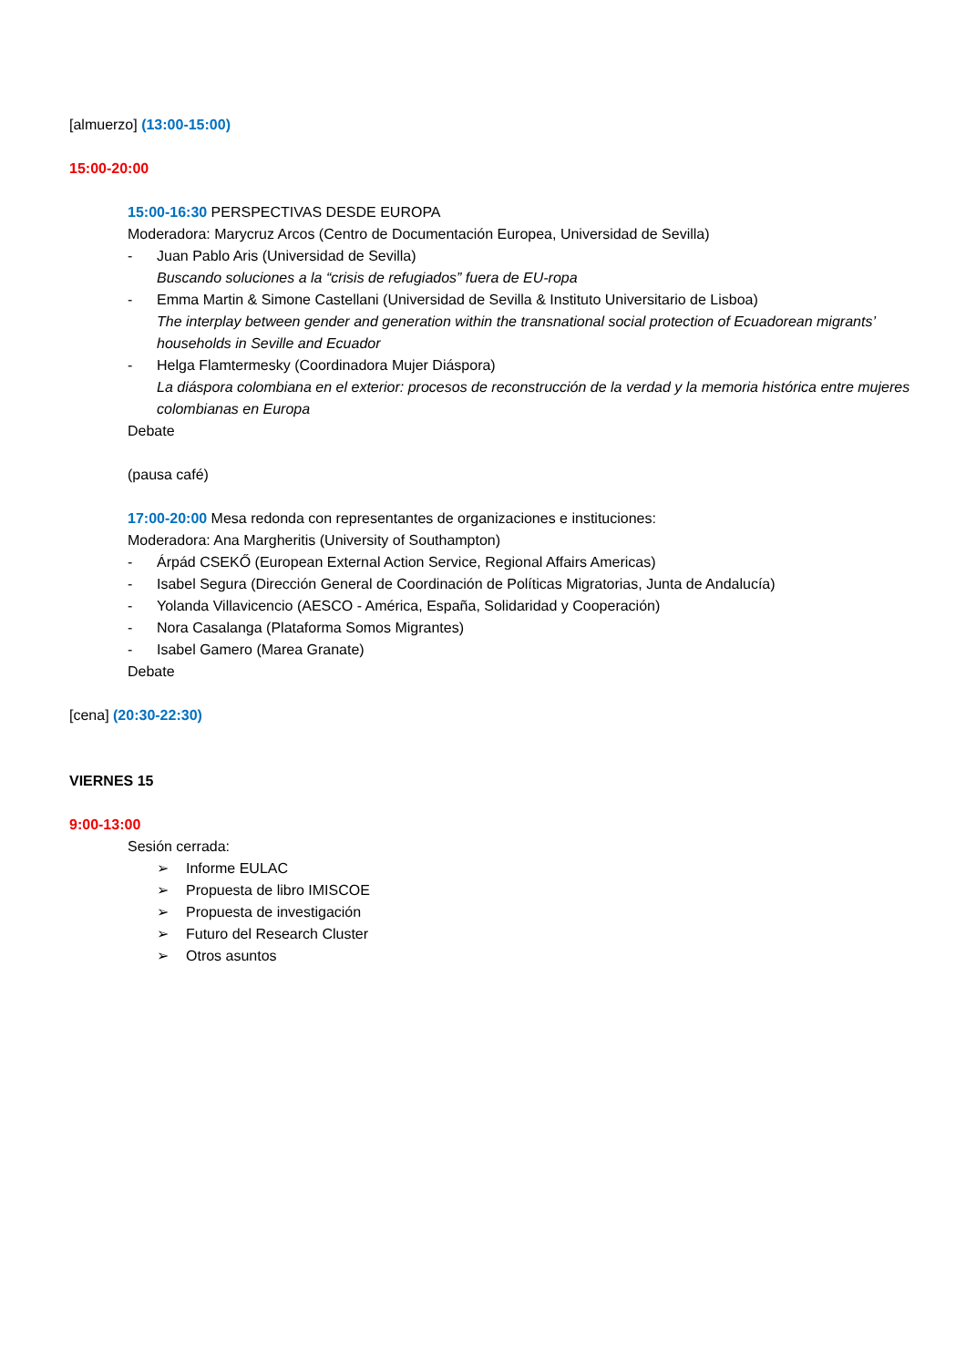[almuerzo] (13:00-15:00)
15:00-20:00
15:00-16:30 PERSPECTIVAS DESDE EUROPA
Moderadora: Marycruz Arcos (Centro de Documentación Europea, Universidad de Sevilla)
- Juan Pablo Aris (Universidad de Sevilla)
Buscando soluciones a la “crisis de refugiados” fuera de EU-ropa
- Emma Martin & Simone Castellani (Universidad de Sevilla & Instituto Universitario de Lisboa)
The interplay between gender and generation within the transnational social protection of Ecuadorean migrants’ households in Seville and Ecuador
- Helga Flamtermesky (Coordinadora Mujer Diáspora)
La diáspora colombiana en el exterior: procesos de reconstrucción de la verdad y la memoria histórica entre mujeres colombianas en Europa
Debate
(pausa café)
17:00-20:00 Mesa redonda con representantes de organizaciones e instituciones:
Moderadora: Ana Margheritis (University of Southampton)
- Árpád CSEKŐ (European External Action Service, Regional Affairs Americas)
- Isabel Segura (Dirección General de Coordinación de Políticas Migratorias, Junta de Andalucía)
- Yolanda Villavicencio (AESCO - América, España, Solidaridad y Cooperación)
- Nora Casalanga (Plataforma Somos Migrantes)
- Isabel Gamero (Marea Granate)
Debate
[cena] (20:30-22:30)
VIERNES 15
9:00-13:00
Sesión cerrada:
➢ Informe EULAC
➢ Propuesta de libro IMISCOE
➢ Propuesta de investigación
➢ Futuro del Research Cluster
➢ Otros asuntos